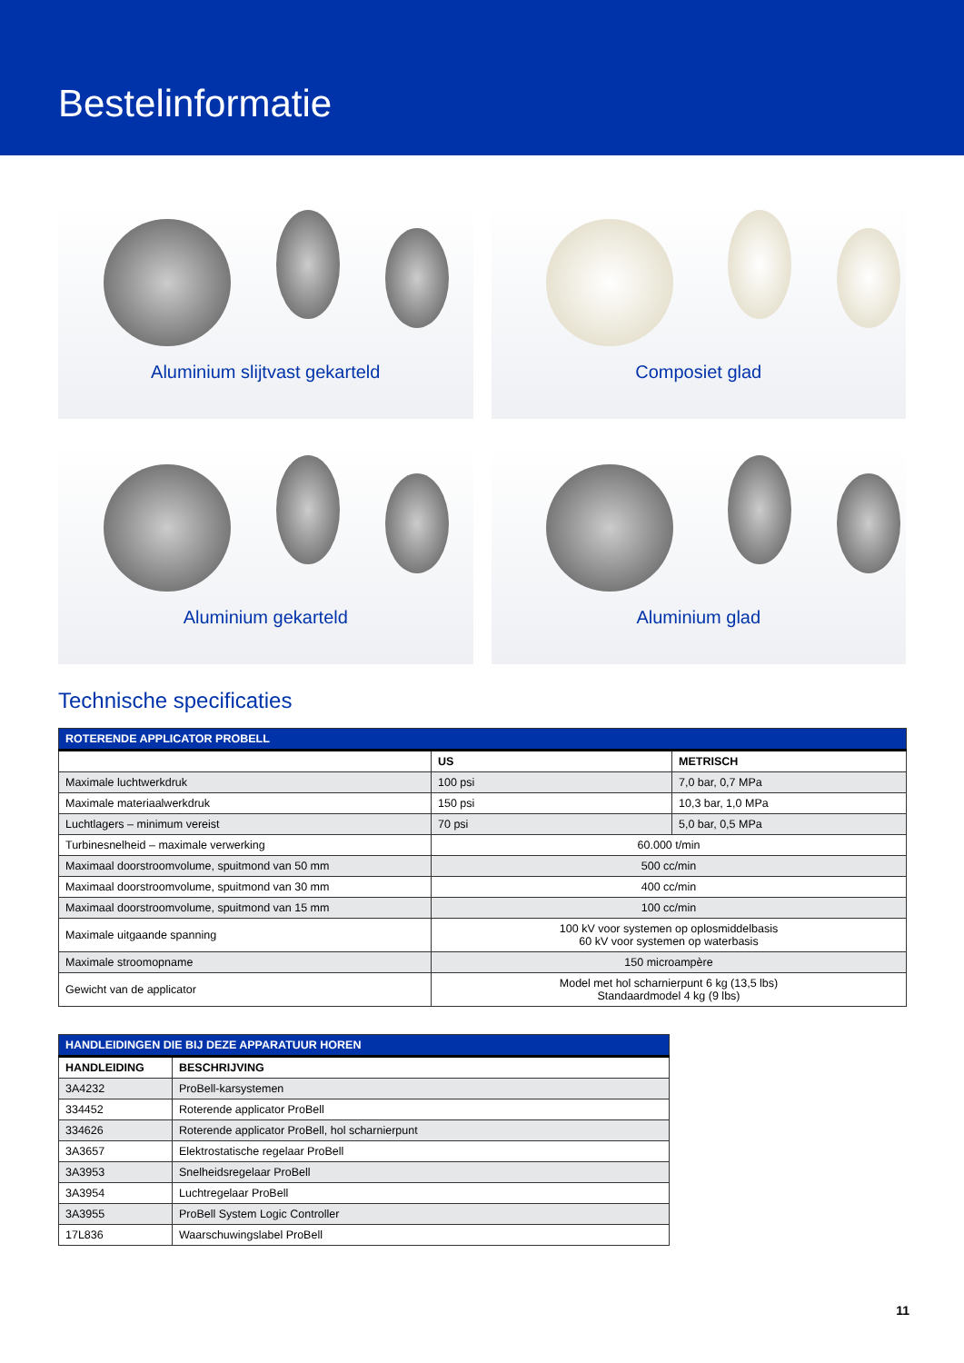Bestelinformatie
Aluminium slijtvast gekarteld
Composiet glad
Aluminium gekarteld
Aluminium glad
Technische specificaties
| ROTERENDE APPLICATOR PROBELL | | |
| --- | --- | --- |
| | US | METRISCH |
| Maximale luchtwerkdruk | 100 psi | 7,0 bar, 0,7 MPa |
| Maximale materiaalwerkdruk | 150 psi | 10,3 bar, 1,0 MPa |
| Luchtlagers – minimum vereist | 70 psi | 5,0 bar, 0,5 MPa |
| Turbinesnelheid – maximale verwerking | 60.000 t/min | |
| Maximaal doorstroomvolume, spuitmond van 50 mm | 500 cc/min | |
| Maximaal doorstroomvolume, spuitmond van 30 mm | 400 cc/min | |
| Maximaal doorstroomvolume, spuitmond van 15 mm | 100 cc/min | |
| Maximale uitgaande spanning | 100 kV voor systemen op oplosmiddelbasis 60 kV voor systemen op waterbasis | |
| Maximale stroomopname | 150 microampère | |
| Gewicht van de applicator | Model met hol scharnierpunt 6 kg (13,5 lbs) Standaardmodel 4 kg (9 lbs) | |
| HANDLEIDINGEN DIE BIJ DEZE APPARATUUR HOREN | |
| --- | --- |
| HANDLEIDING | BESCHRIJVING |
| 3A4232 | ProBell-karsystemen |
| 334452 | Roterende applicator ProBell |
| 334626 | Roterende applicator ProBell, hol scharnierpunt |
| 3A3657 | Elektrostatische regelaar ProBell |
| 3A3953 | Snelheidsregelaar ProBell |
| 3A3954 | Luchtregelaar ProBell |
| 3A3955 | ProBell System Logic Controller |
| 17L836 | Waarschuwingslabel ProBell |
11